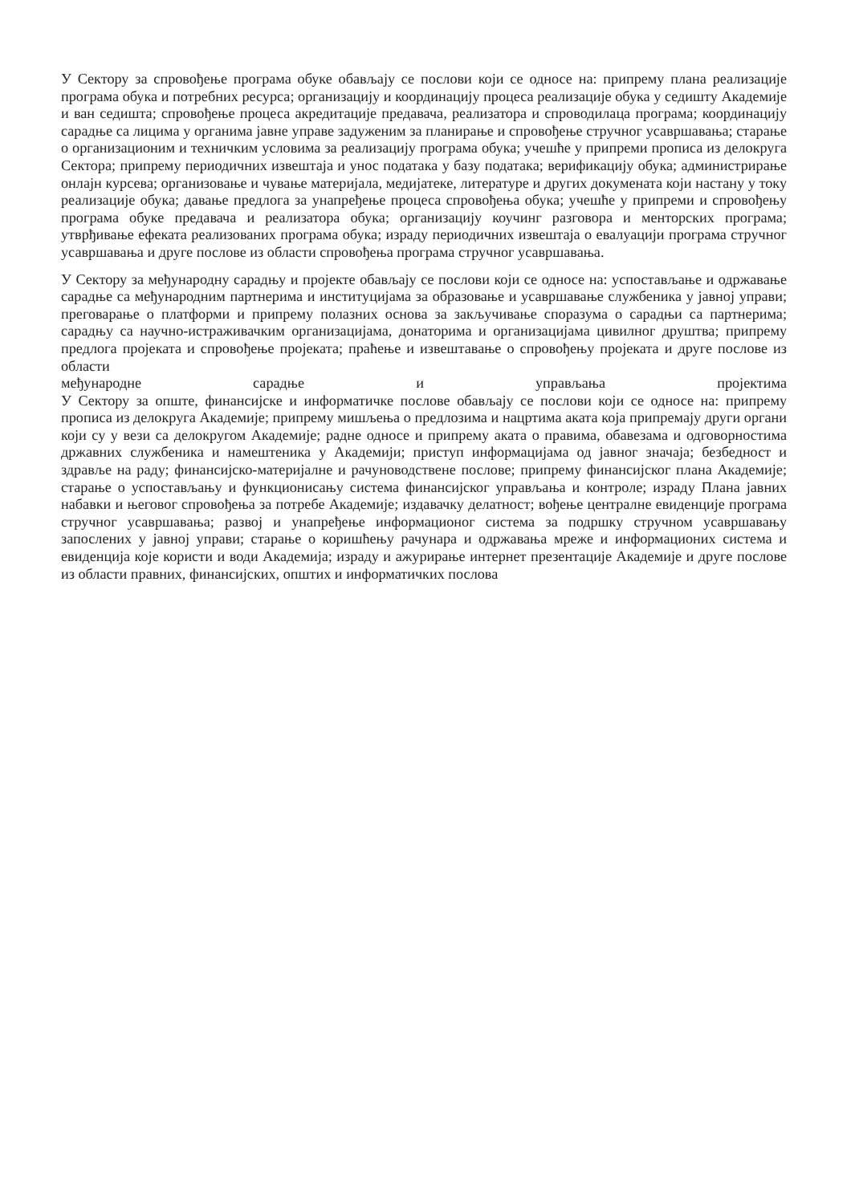У Сектору за спровођење програма обуке обављају се послови који се односе на: припрему плана реализације програма обука и потребних ресурса; организацију и координацију процеса реализације обука у седишту Академије и ван седишта; спровођење процеса акредитације предавача, реализатора и спроводилаца програма; координацију сарадње са лицима у органима јавне управе задуженим за планирање и спровођење стручног усавршавања; старање о организационим и техничким условима за реализацију програма обука; учешће у припреми прописа из делокруга Сектора; припрему периодичних извештаја и унос података у базу података; верификацију обука; администрирање онлајн курсева; организовање и чување материјала, медијатеке, литературе и других докумената који настану у току реализације обука; давање предлога за унапређење процеса спровођења обука; учешће у припреми и спровођењу програма обуке предавача и реализатора обука; организацију коучинг разговора и менторских програма; утврђивање ефеката реализованих програма обука; израду периодичних извештаја о евалуацији програма стручног усавршавања и друге послове из области спровођења програма стручног усавршавања.
У Сектору за међународну сарадњу и пројекте обављају се послови који се односе на: успостављање и одржавање сарадње са међународним партнерима и институцијама за образовање и усавршавање службеника у јавној управи; преговарање о платформи и припрему полазних основа за закључивање споразума о сарадњи са партнерима; сарадњу са научно-истраживачким организацијама, донаторима и организацијама цивилног друштва; припрему предлога пројеката и спровођење пројеката; праћење и извештавање о спровођењу пројеката и друге послове из области
међународне сарадње и управљања пројектима
У Сектору за опште, финансијске и информатичке послове обављају се послови који се односе на: припрему прописа из делокруга Академије; припрему мишљења о предлозима и нацртима аката која припремају други органи који су у вези са делокругом Академије; радне односе и припрему аката о правима, обавезама и одговорностима државних службеника и намештеника у Академији; приступ информацијама од јавног значаја; безбедност и здравље на раду; финансијско-материјалне и рачуноводствене послове; припрему финансијског плана Академије; старање о успостављању и функционисању система финансијског управљања и контроле; израду Плана јавних набавки и његовог спровођења за потребе Академије; издавачку делатност; вођење централне евиденције програма стручног усавршавања; развој и унапређење информационог система за подршку стручном усавршавању запослених у јавној управи; старање о коришћењу рачунара и одржавања мреже и информационих система и евиденција које користи и води Академија; израду и ажурирање интернет презентације Академије и друге послове из области правних, финансијских, општих и информатичких послова